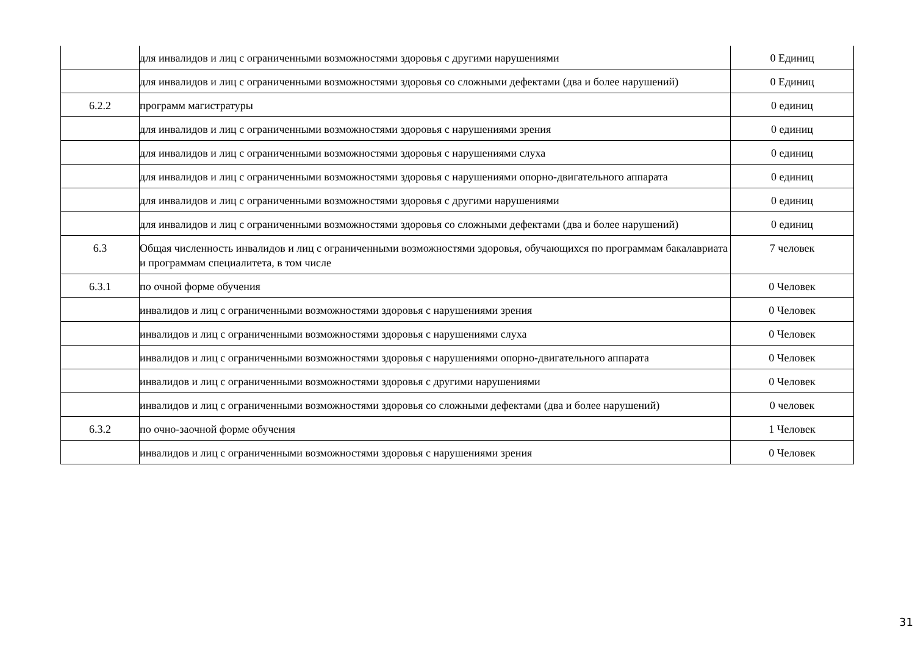| | для инвалидов и лиц с ограниченными возможностями здоровья с другими нарушениями | 0 Единиц |
| | для инвалидов и лиц с ограниченными возможностями здоровья со сложными дефектами (два и более нарушений) | 0 Единиц |
| 6.2.2 | программ магистратуры | 0 единиц |
| | для инвалидов и лиц с ограниченными возможностями здоровья с нарушениями зрения | 0 единиц |
| | для инвалидов и лиц с ограниченными возможностями здоровья с нарушениями слуха | 0 единиц |
| | для инвалидов и лиц с ограниченными возможностями здоровья с нарушениями опорно-двигательного аппарата | 0 единиц |
| | для инвалидов и лиц с ограниченными возможностями здоровья с другими нарушениями | 0 единиц |
| | для инвалидов и лиц с ограниченными возможностями здоровья со сложными дефектами (два и более нарушений) | 0 единиц |
| 6.3 | Общая численность инвалидов и лиц с ограниченными возможностями здоровья, обучающихся по программам бакалавриата и программам специалитета, в том числе | 7 человек |
| 6.3.1 | по очной форме обучения | 0 Человек |
| | инвалидов и лиц с ограниченными возможностями здоровья с нарушениями зрения | 0 Человек |
| | инвалидов и лиц с ограниченными возможностями здоровья с нарушениями слуха | 0 Человек |
| | инвалидов и лиц с ограниченными возможностями здоровья с нарушениями опорно-двигательного аппарата | 0 Человек |
| | инвалидов и лиц с ограниченными возможностями здоровья с другими нарушениями | 0 Человек |
| | инвалидов и лиц с ограниченными возможностями здоровья со сложными дефектами (два и более нарушений) | 0 человек |
| 6.3.2 | по очно-заочной форме обучения | 1 Человек |
| | инвалидов и лиц с ограниченными возможностями здоровья с нарушениями зрения | 0 Человек |
31